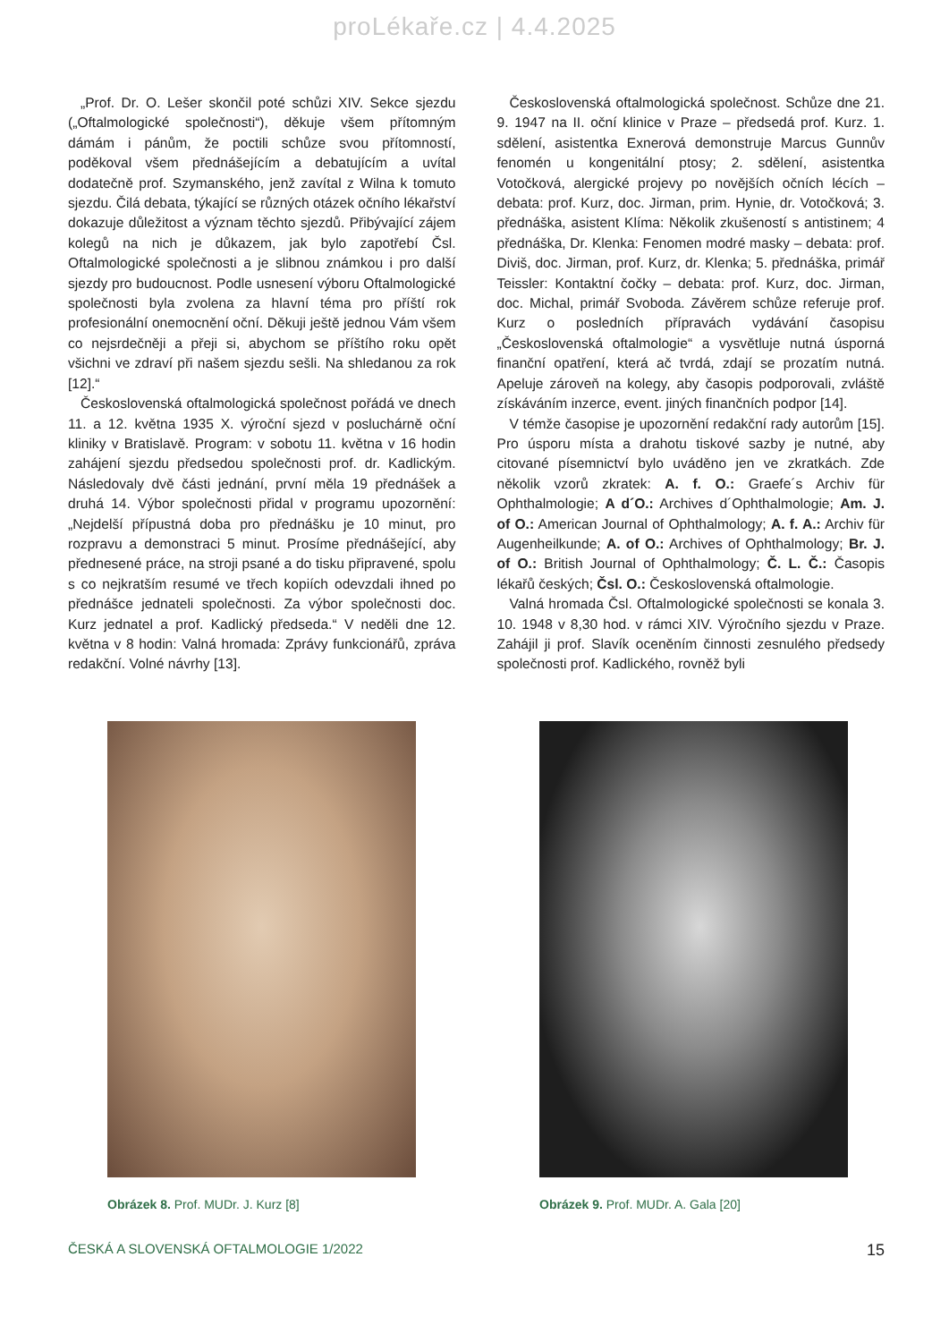proLékaře.cz | 4.4.2025
„Prof. Dr. O. Lešer skončil poté schůzi XIV. Sekce sjezdu („Oftalmologické společnosti“), děkuje všem přítomným dámám i pánům, že poctili schůze svou přítomností, poděkoval všem přednášejícím a debatujícím a uvítal dodatečně prof. Szymanského, jenž zavítal z Wilna k tomuto sjezdu. Čilá debata, týkající se různých otázek očního lékařství dokazuje důležitost a význam těchto sjezdů. Přibývající zájem kolegů na nich je důkazem, jak bylo zapotřebí Čsl. Oftalmologické společnosti a je slibnou známkou i pro další sjezdy pro budoucnost. Podle usnesení výboru Oftalmologické společnosti byla zvolena za hlavní téma pro příští rok profesionální onemocnění oční. Děkuji ještě jednou Vám všem co nejsrdečněji a přeji si, abychom se příštího roku opět všichni ve zdraví při našem sjezdu sešli. Na shledanou za rok [12].“
Československá oftalmologická společnost pořádá ve dnech 11. a 12. května 1935 X. výroční sjezd v posluchárně oční kliniky v Bratislavě. Program: v sobotu 11. května v 16 hodin zahájení sjezdu předsedou společnosti prof. dr. Kadlickým. Následovaly dvě části jednání, první měla 19 přednášek a druhá 14. Výbor společnosti přidal v programu upozornění: „Nejdelší přípustná doba pro přednášku je 10 minut, pro rozpravu a demonstraci 5 minut. Prosíme přednášející, aby přednesené práce, na stroji psané a do tisku připravené, spolu s co nejkratším resumé ve třech kopiích odevzdali ihned po přednášce jednateli společnosti. Za výbor společnosti doc. Kurz jednatel a prof. Kadlický předseda.“ V neděli dne 12. května v 8 hodin: Valná hromada: Zprávy funkcionářů, zpráva redakční. Volné návrhy [13].
Československá oftalmologická společnost. Schůze dne 21. 9. 1947 na II. oční klinice v Praze – předsedá prof. Kurz. 1. sdělení, asistentka Exnerová demonstruje Marcus Gunnův fenomén u kongenitální ptosy; 2. sdělení, asistentka Votočková, alergické projevy po novějších očních lécích – debata: prof. Kurz, doc. Jirman, prim. Hynie, dr. Votočková; 3. přednáška, asistent Klíma: Několik zkušeností s antistinem; 4 přednáška, Dr. Klenka: Fenomen modré masky – debata: prof. Diviš, doc. Jirman, prof. Kurz, dr. Klenka; 5. přednáška, primář Teissler: Kontaktní čočky – debata: prof. Kurz, doc. Jirman, doc. Michal, primář Svoboda. Závěrem schůze referuje prof. Kurz o posledních přípravách vydávání časopisu „Československá oftalmologie“ a vysvětluje nutná úsporná finanční opatření, která ač tvrdá, zdají se prozatím nutná. Apeluje zároveň na kolegy, aby časopis podporovali, zvláště získáváním inzerce, event. jiných finančních podpor [14].
V témže časopise je upozornění redakční rady autorům [15]. Pro úsporu místa a drahotu tiskové sazby je nutné, aby citované písemnictví bylo uváděno jen ve zkratkách. Zde několik vzorů zkratek: A. f. O.: Graefe´s Archiv für Ophthalmologie; A d´O.: Archives d´Ophthalmologie; Am. J. of O.: American Journal of Ophthalmology; A. f. A.: Archiv für Augenheilkunde; A. of O.: Archives of Ophthalmology; Br. J. of O.: British Journal of Ophthalmology; Č. L. Č.: Časopis lékařů českých; Čsl. O.: Československá oftalmologie.
Valná hromada Čsl. Oftalmologické společnosti se konala 3. 10. 1948 v 8,30 hod. v rámci XIV. Výročního sjezdu v Praze. Zahájil ji prof. Slavík oceněním činnosti zesnulého předsedy společnosti prof. Kadlického, rovněž byli
Obrázek 8. Prof. MUDr. J. Kurz [8] Obrázek 9. Prof. MUDr. A. Gala [20]
ČESKÁ A SLOVENSKÁ OFTALMOLOGIE 1/2022 15